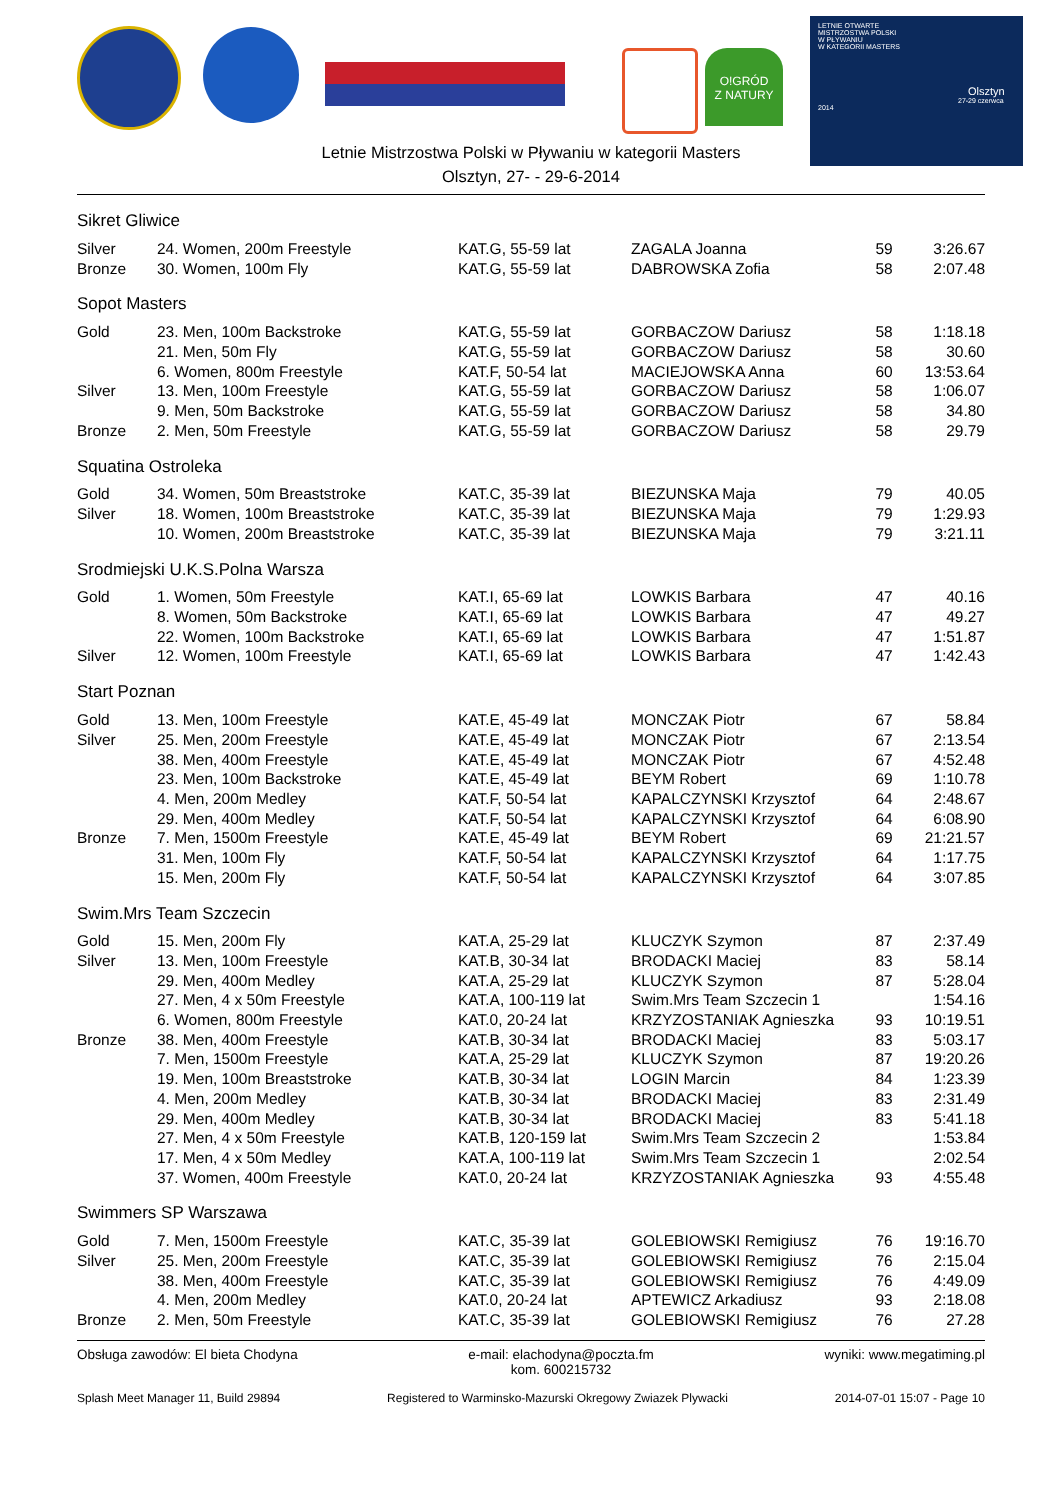O!GRÓD
Z NATURY
LETNIE OTWARTE
MISTRZOSTWA POLSKI
W PŁYWANIU
W KATEGORII MASTERS
Olsztyn
27-29 czerwca 2014
Letnie Mistrzostwa Polski w Pływaniu w kategorii Masters
Olsztyn, 27- - 29-6-2014
| Sikret Gliwice | | | | | |
| Silver | 24. Women, 200m Freestyle | KAT.G, 55-59 lat | ZAGALA Joanna | 59 | 3:26.67 |
| Bronze | 30. Women, 100m Fly | KAT.G, 55-59 lat | DABROWSKA Zofia | 58 | 2:07.48 |
| Sopot Masters | | | | | |
| Gold | 23. Men, 100m Backstroke | KAT.G, 55-59 lat | GORBACZOW Dariusz | 58 | 1:18.18 |
| | 21. Men, 50m Fly | KAT.G, 55-59 lat | GORBACZOW Dariusz | 58 | 30.60 |
| | 6. Women, 800m Freestyle | KAT.F, 50-54 lat | MACIEJOWSKA Anna | 60 | 13:53.64 |
| Silver | 13. Men, 100m Freestyle | KAT.G, 55-59 lat | GORBACZOW Dariusz | 58 | 1:06.07 |
| | 9. Men, 50m Backstroke | KAT.G, 55-59 lat | GORBACZOW Dariusz | 58 | 34.80 |
| Bronze | 2. Men, 50m Freestyle | KAT.G, 55-59 lat | GORBACZOW Dariusz | 58 | 29.79 |
| Squatina Ostroleka | | | | | |
| Gold | 34. Women, 50m Breaststroke | KAT.C, 35-39 lat | BIEZUNSKA Maja | 79 | 40.05 |
| Silver | 18. Women, 100m Breaststroke | KAT.C, 35-39 lat | BIEZUNSKA Maja | 79 | 1:29.93 |
| | 10. Women, 200m Breaststroke | KAT.C, 35-39 lat | BIEZUNSKA Maja | 79 | 3:21.11 |
| Srodmiejski U.K.S.Polna Warsza | | | | | |
| Gold | 1. Women, 50m Freestyle | KAT.I, 65-69 lat | LOWKIS Barbara | 47 | 40.16 |
| | 8. Women, 50m Backstroke | KAT.I, 65-69 lat | LOWKIS Barbara | 47 | 49.27 |
| | 22. Women, 100m Backstroke | KAT.I, 65-69 lat | LOWKIS Barbara | 47 | 1:51.87 |
| Silver | 12. Women, 100m Freestyle | KAT.I, 65-69 lat | LOWKIS Barbara | 47 | 1:42.43 |
| Start Poznan | | | | | |
| Gold | 13. Men, 100m Freestyle | KAT.E, 45-49 lat | MONCZAK Piotr | 67 | 58.84 |
| Silver | 25. Men, 200m Freestyle | KAT.E, 45-49 lat | MONCZAK Piotr | 67 | 2:13.54 |
| | 38. Men, 400m Freestyle | KAT.E, 45-49 lat | MONCZAK Piotr | 67 | 4:52.48 |
| | 23. Men, 100m Backstroke | KAT.E, 45-49 lat | BEYM Robert | 69 | 1:10.78 |
| | 4. Men, 200m Medley | KAT.F, 50-54 lat | KAPALCZYNSKI Krzysztof | 64 | 2:48.67 |
| | 29. Men, 400m Medley | KAT.F, 50-54 lat | KAPALCZYNSKI Krzysztof | 64 | 6:08.90 |
| Bronze | 7. Men, 1500m Freestyle | KAT.E, 45-49 lat | BEYM Robert | 69 | 21:21.57 |
| | 31. Men, 100m Fly | KAT.F, 50-54 lat | KAPALCZYNSKI Krzysztof | 64 | 1:17.75 |
| | 15. Men, 200m Fly | KAT.F, 50-54 lat | KAPALCZYNSKI Krzysztof | 64 | 3:07.85 |
| Swim.Mrs Team Szczecin | | | | | |
| Gold | 15. Men, 200m Fly | KAT.A, 25-29 lat | KLUCZYK Szymon | 87 | 2:37.49 |
| Silver | 13. Men, 100m Freestyle | KAT.B, 30-34 lat | BRODACKI Maciej | 83 | 58.14 |
| | 29. Men, 400m Medley | KAT.A, 25-29 lat | KLUCZYK Szymon | 87 | 5:28.04 |
| | 27. Men, 4 x 50m Freestyle | KAT.A, 100-119 lat | Swim.Mrs Team Szczecin 1 | | 1:54.16 |
| | 6. Women, 800m Freestyle | KAT.0, 20-24 lat | KRZYZOSTANIAK Agnieszka | 93 | 10:19.51 |
| Bronze | 38. Men, 400m Freestyle | KAT.B, 30-34 lat | BRODACKI Maciej | 83 | 5:03.17 |
| | 7. Men, 1500m Freestyle | KAT.A, 25-29 lat | KLUCZYK Szymon | 87 | 19:20.26 |
| | 19. Men, 100m Breaststroke | KAT.B, 30-34 lat | LOGIN Marcin | 84 | 1:23.39 |
| | 4. Men, 200m Medley | KAT.B, 30-34 lat | BRODACKI Maciej | 83 | 2:31.49 |
| | 29. Men, 400m Medley | KAT.B, 30-34 lat | BRODACKI Maciej | 83 | 5:41.18 |
| | 27. Men, 4 x 50m Freestyle | KAT.B, 120-159 lat | Swim.Mrs Team Szczecin 2 | | 1:53.84 |
| | 17. Men, 4 x 50m Medley | KAT.A, 100-119 lat | Swim.Mrs Team Szczecin 1 | | 2:02.54 |
| | 37. Women, 400m Freestyle | KAT.0, 20-24 lat | KRZYZOSTANIAK Agnieszka | 93 | 4:55.48 |
| Swimmers SP Warszawa | | | | | |
| Gold | 7. Men, 1500m Freestyle | KAT.C, 35-39 lat | GOLEBIOWSKI Remigiusz | 76 | 19:16.70 |
| Silver | 25. Men, 200m Freestyle | KAT.C, 35-39 lat | GOLEBIOWSKI Remigiusz | 76 | 2:15.04 |
| | 38. Men, 400m Freestyle | KAT.C, 35-39 lat | GOLEBIOWSKI Remigiusz | 76 | 4:49.09 |
| | 4. Men, 200m Medley | KAT.0, 20-24 lat | APTEWICZ Arkadiusz | 93 | 2:18.08 |
| Bronze | 2. Men, 50m Freestyle | KAT.C, 35-39 lat | GOLEBIOWSKI Remigiusz | 76 | 27.28 |
Obsługa zawodów: El bieta Chodyna e-mail: elachodyna@poczta.fm
kom. 600215732 wyniki: www.megatiming.pl
Splash Meet Manager 11, Build 29894 Registered to Warminsko-Mazurski Okregowy Zwiazek Plywacki 2014-07-01 15:07 - Page 10